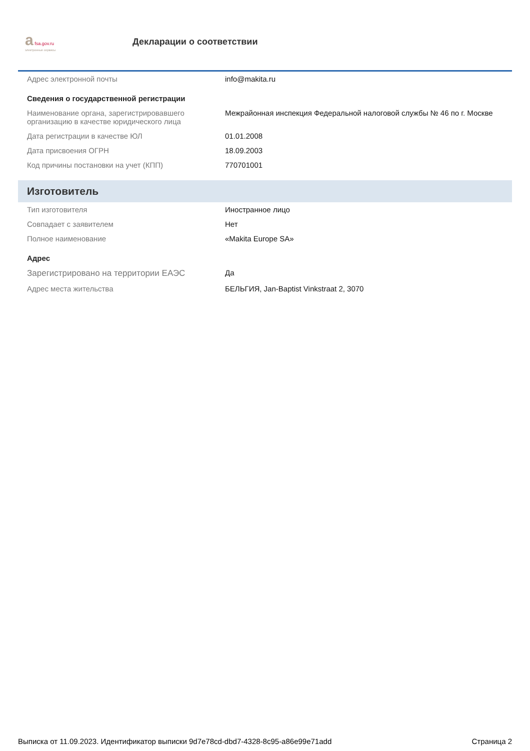a fsa.gov.ru
электронные сервисы
Декларации о соответствии
| Адрес электронной почты | info@makita.ru |
| Сведения о государственной регистрации | |
| Наименование органа, зарегистрировавшего организацию в качестве юридического лица | Межрайонная инспекция Федеральной налоговой службы № 46 по г. Москве |
| Дата регистрации в качестве ЮЛ | 01.01.2008 |
| Дата присвоения ОГРН | 18.09.2003 |
| Код причины постановки на учет (КПП) | 770701001 |
| Изготовитель | |
| Тип изготовителя | Иностранное лицо |
| Совпадает с заявителем | Нет |
| Полное наименование | «Makita Europe SA» |
| Адрес | |
| Зарегистрировано на территории ЕАЭС | Да |
| Адрес места жительства | БЕЛЬГИЯ, Jan-Baptist Vinkstraat 2, 3070 |
Выписка от 11.09.2023. Идентификатор выписки 9d7e78cd-dbd7-4328-8c95-a86e99e71add Страница 2